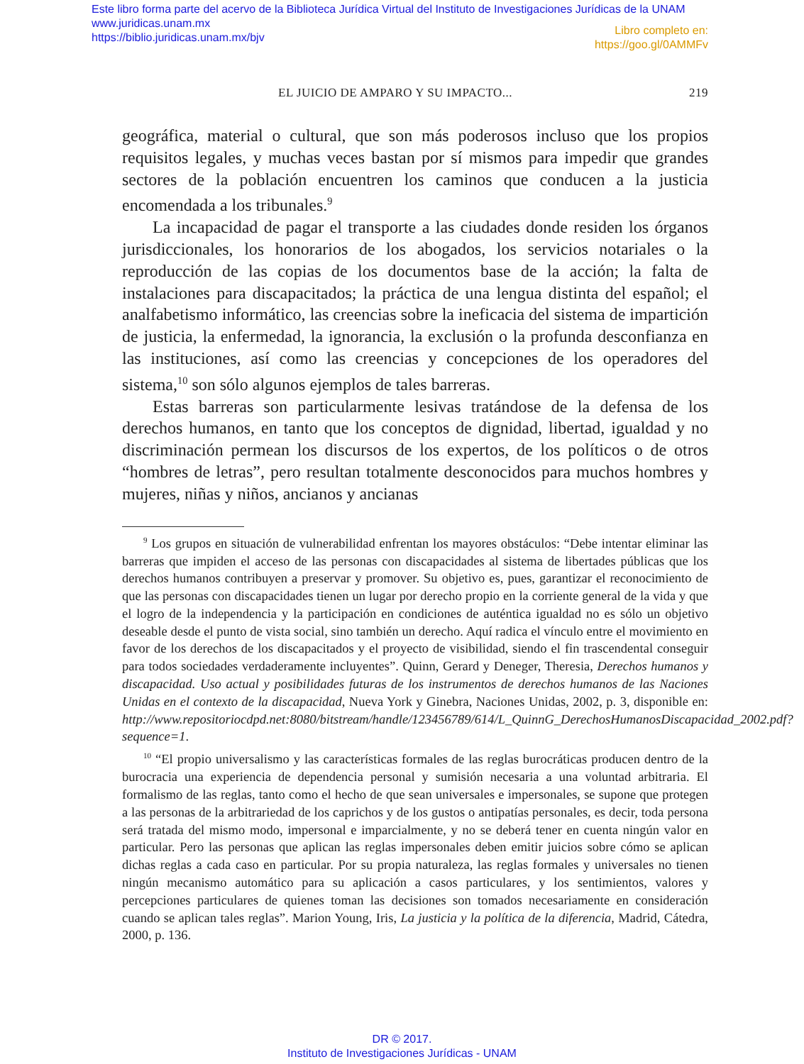Este libro forma parte del acervo de la Biblioteca Jurídica Virtual del Instituto de Investigaciones Jurídicas de la UNAM
www.juridicas.unam.mx
https://biblio.juridicas.unam.mx/bjv
Libro completo en:
https://goo.gl/0AMMFv
EL JUICIO DE AMPARO Y SU IMPACTO... 219
geográfica, material o cultural, que son más poderosos incluso que los propios requisitos legales, y muchas veces bastan por sí mismos para impedir que grandes sectores de la población encuentren los caminos que conducen a la justicia encomendada a los tribunales.<sup>9</sup>
La incapacidad de pagar el transporte a las ciudades donde residen los órganos jurisdiccionales, los honorarios de los abogados, los servicios notariales o la reproducción de las copias de los documentos base de la acción; la falta de instalaciones para discapacitados; la práctica de una lengua distinta del español; el analfabetismo informático, las creencias sobre la ineficacia del sistema de impartición de justicia, la enfermedad, la ignorancia, la exclusión o la profunda desconfianza en las instituciones, así como las creencias y concepciones de los operadores del sistema,<sup>10</sup> son sólo algunos ejemplos de tales barreras.
Estas barreras son particularmente lesivas tratándose de la defensa de los derechos humanos, en tanto que los conceptos de dignidad, libertad, igualdad y no discriminación permean los discursos de los expertos, de los políticos o de otros “hombres de letras”, pero resultan totalmente desconocidos para muchos hombres y mujeres, niñas y niños, ancianos y ancianas
<sup>9</sup> Los grupos en situación de vulnerabilidad enfrentan los mayores obstáculos: “Debe intentar eliminar las barreras que impiden el acceso de las personas con discapacidades al sistema de libertades públicas que los derechos humanos contribuyen a preservar y promover. Su objetivo es, pues, garantizar el reconocimiento de que las personas con discapacidades tienen un lugar por derecho propio en la corriente general de la vida y que el logro de la independencia y la participación en condiciones de auténtica igualdad no es sólo un objetivo deseable desde el punto de vista social, sino también un derecho. Aquí radica el vínculo entre el movimiento en favor de los derechos de los discapacitados y el proyecto de visibilidad, siendo el fin trascendental conseguir para todos sociedades verdaderamente incluyentes”. Quinn, Gerard y Deneger, Theresia, Derechos humanos y discapacidad. Uso actual y posibilidades futuras de los instrumentos de derechos humanos de las Naciones Unidas en el contexto de la discapacidad, Nueva York y Ginebra, Naciones Unidas, 2002, p. 3, disponible en: http://www.repositoriocdpd.net:8080/bitstream/handle/123456789/614/L_QuinnG_DerechosHumanosDiscapacidad_2002.pdf?sequence=1.
<sup>10</sup> “El propio universalismo y las características formales de las reglas burocráticas producen dentro de la burocracia una experiencia de dependencia personal y sumisión necesaria a una voluntad arbitraria. El formalismo de las reglas, tanto como el hecho de que sean universales e impersonales, se supone que protegen a las personas de la arbitrariedad de los caprichos y de los gustos o antipatías personales, es decir, toda persona será tratada del mismo modo, impersonal e imparcialmente, y no se deberá tener en cuenta ningún valor en particular. Pero las personas que aplican las reglas impersonales deben emitir juicios sobre cómo se aplican dichas reglas a cada caso en particular. Por su propia naturaleza, las reglas formales y universales no tienen ningún mecanismo automático para su aplicación a casos particulares, y los sentimientos, valores y percepciones particulares de quienes toman las decisiones son tomados necesariamente en consideración cuando se aplican tales reglas”. Marion Young, Iris, La justicia y la política de la diferencia, Madrid, Cátedra, 2000, p. 136.
DR © 2017.
Instituto de Investigaciones Jurídicas - UNAM